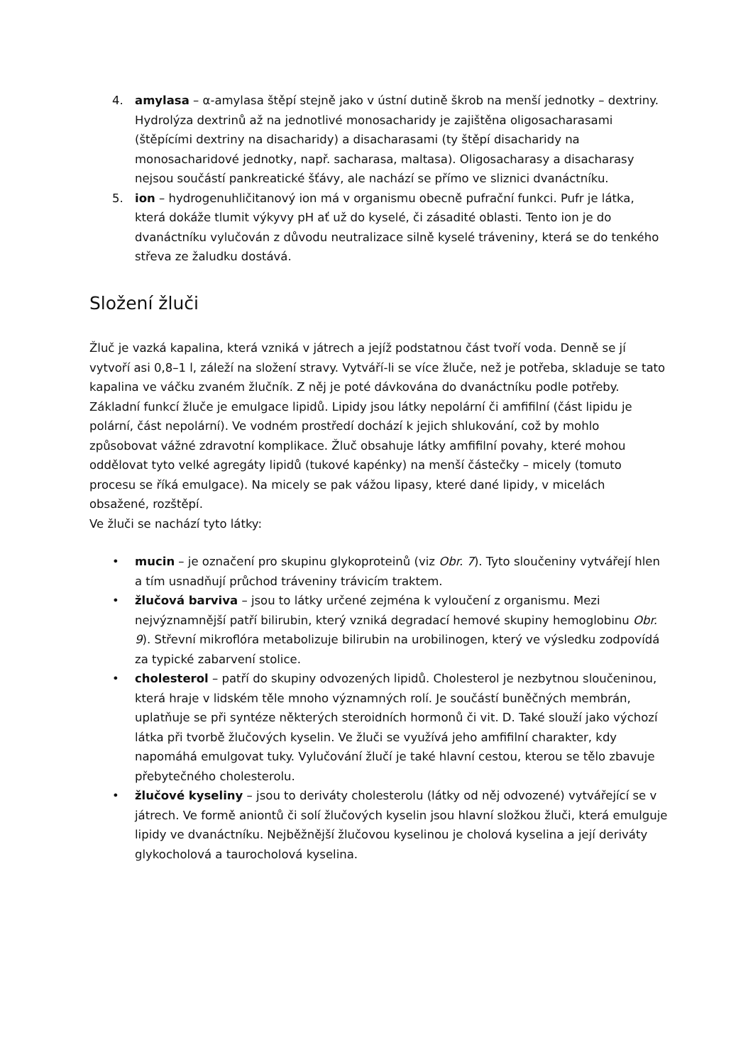4. amylasa – α-amylasa štěpí stejně jako v ústní dutině škrob na menší jednotky – dextriny. Hydrolýza dextrinů až na jednotlivé monosacharidy je zajištěna oligosacharasami (štěpícími dextriny na disacharidy) a disacharasami (ty štěpí disacharidy na monosacharidové jednotky, např. sacharasa, maltasa). Oligosacharasy a disacharasy nejsou součástí pankreatické šťávy, ale nachází se přímo ve sliznici dvanáctníku.
5. ion – hydrogenuhličitanový ion má v organismu obecně pufrační funkci. Pufr je látka, která dokáže tlumit výkyvy pH ať už do kyselé, či zásadité oblasti. Tento ion je do dvanáctníku vylučován z důvodu neutralizace silně kyselé tráveniny, která se do tenkého střeva ze žaludku dostává.
Složení žluči
Žluč je vazká kapalina, která vzniká v játrech a jejíž podstatnou část tvoří voda. Denně se jí vytvoří asi 0,8–1 l, záleží na složení stravy. Vytváří-li se více žluče, než je potřeba, skladuje se tato kapalina ve váčku zvaném žlučník. Z něj je poté dávkována do dvanáctníku podle potřeby. Základní funkcí žluče je emulgace lipidů. Lipidy jsou látky nepolární či amfifilní (část lipidu je polární, část nepolární). Ve vodném prostředí dochází k jejich shlukování, což by mohlo způsobovat vážné zdravotní komplikace. Žluč obsahuje látky amfifilní povahy, které mohou oddělovat tyto velké agregáty lipidů (tukové kapénky) na menší částečky – micely (tomuto procesu se říká emulgace). Na micely se pak vážou lipasy, které dané lipidy, v micelách obsažené, rozštěpí.
Ve žluči se nachází tyto látky:
• mucin – je označení pro skupinu glykoproteinů (viz Obr. 7). Tyto sloučeniny vytvářejí hlen a tím usnadňují průchod tráveniny trávicím traktem.
• žlučová barviva – jsou to látky určené zejména k vyloučení z organismu. Mezi nejvýznamnější patří bilirubin, který vzniká degradací hemové skupiny hemoglobinu Obr. 9). Střevní mikroflóra metabolizuje bilirubin na urobilinogen, který ve výsledku zodpovídá za typické zabarvení stolice.
• cholesterol – patří do skupiny odvozených lipidů. Cholesterol je nezbytnou sloučeninou, která hraje v lidském těle mnoho významných rolí. Je součástí buněčných membrán, uplatňuje se při syntéze některých steroidních hormonů či vit. D. Také slouží jako výchozí látka při tvorbě žlučových kyselin. Ve žluči se využívá jeho amfifilní charakter, kdy napomáhá emulgovat tuky. Vylučování žlučí je také hlavní cestou, kterou se tělo zbavuje přebytečného cholesterolu.
• žlučové kyseliny – jsou to deriváty cholesterolu (látky od něj odvozené) vytvářející se v játrech. Ve formě aniontů či solí žlučových kyselin jsou hlavní složkou žluči, která emulguje lipidy ve dvanáctníku. Nejběžnější žlučovou kyselinou je cholová kyselina a její deriváty glykocholová a taurocholová kyselina.